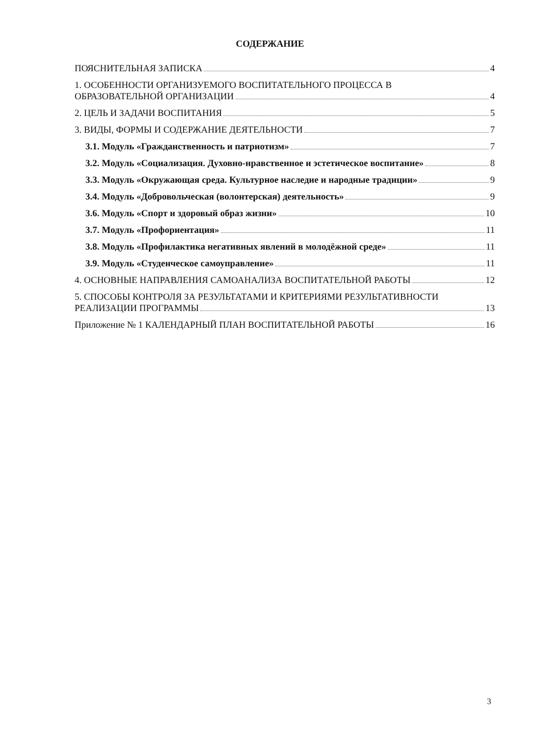СОДЕРЖАНИЕ
ПОЯСНИТЕЛЬНАЯ ЗАПИСКА 4
1. ОСОБЕННОСТИ ОРГАНИЗУЕМОГО ВОСПИТАТЕЛЬНОГО ПРОЦЕССА В
ОБРАЗОВАТЕЛЬНОЙ ОРГАНИЗАЦИИ 4
2. ЦЕЛЬ И ЗАДАЧИ ВОСПИТАНИЯ 5
3. ВИДЫ, ФОРМЫ И СОДЕРЖАНИЕ ДЕЯТЕЛЬНОСТИ 7
3.1. Модуль «Гражданственность и патриотизм» 7
3.2. Модуль «Социализация. Духовно-нравственное и эстетическое воспитание» 8
3.3. Модуль «Окружающая среда. Культурное наследие и народные традиции» 9
3.4. Модуль «Добровольческая (волонтерская) деятельность» 9
3.6. Модуль «Спорт и здоровый образ жизни» 10
3.7. Модуль «Профориентация» 11
3.8. Модуль «Профилактика негативных явлений в молодёжной среде» 11
3.9. Модуль «Студенческое самоуправление» 11
4. ОСНОВНЫЕ НАПРАВЛЕНИЯ САМОАНАЛИЗА ВОСПИТАТЕЛЬНОЙ РАБОТЫ 12
5. СПОСОБЫ КОНТРОЛЯ ЗА РЕЗУЛЬТАТАМИ И КРИТЕРИЯМИ РЕЗУЛЬТАТИВНОСТИ
РЕАЛИЗАЦИИ ПРОГРАММЫ 13
Приложение № 1 КАЛЕНДАРНЫЙ ПЛАН ВОСПИТАТЕЛЬНОЙ РАБОТЫ 16
3